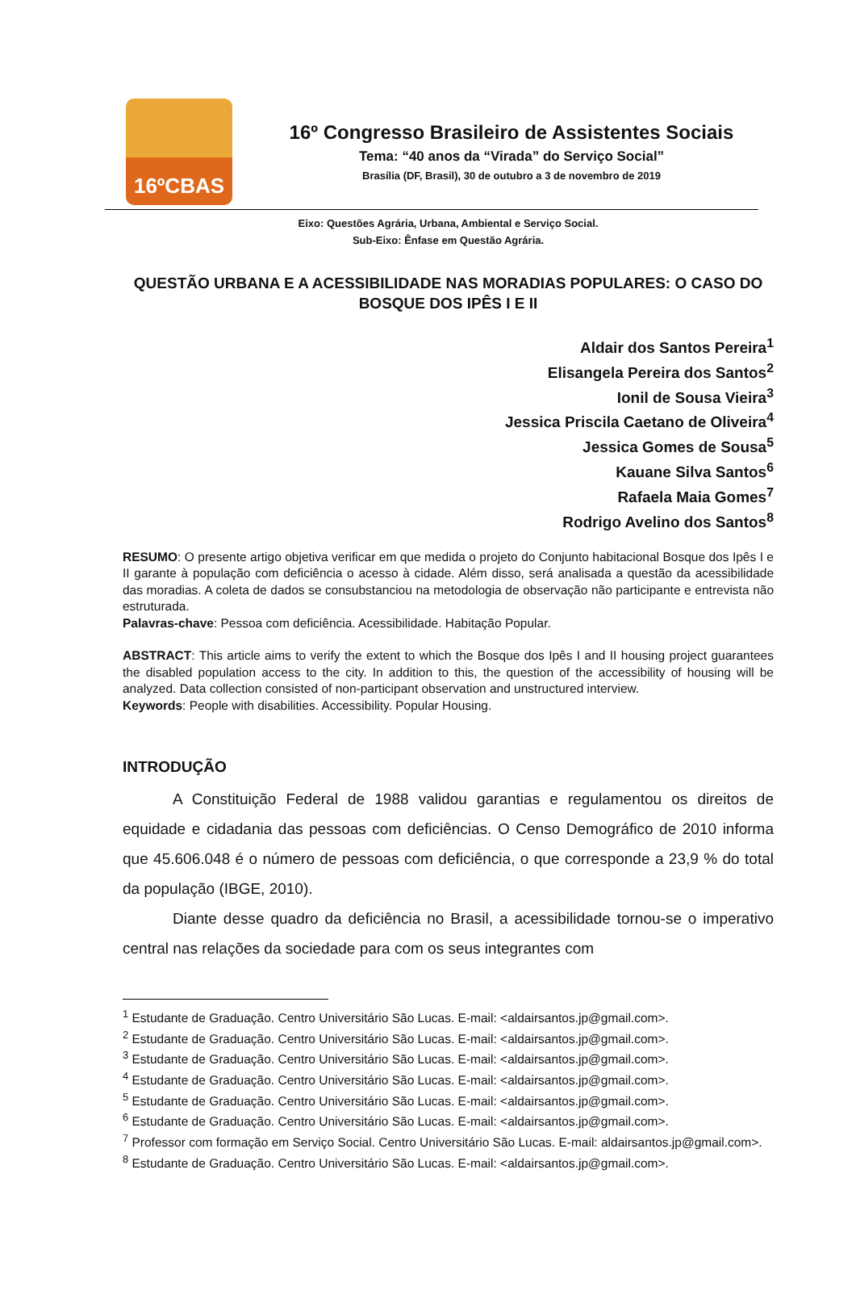16ºCBAS
16º Congresso Brasileiro de Assistentes Sociais
Tema: “40 anos da “Virada” do Serviço Social”
Brasília (DF, Brasil), 30 de outubro a 3 de novembro de 2019
Eixo: Questões Agrária, Urbana, Ambiental e Serviço Social.
Sub-Eixo: Ênfase em Questão Agrária.
QUESTÃO URBANA E A ACESSIBILIDADE NAS MORADIAS POPULARES: O CASO DO BOSQUE DOS IPÊS I E II
Aldair dos Santos Pereira<sup>1</sup>
Elisangela Pereira dos Santos<sup>2</sup>
Ionil de Sousa Vieira<sup>3</sup>
Jessica Priscila Caetano de Oliveira<sup>4</sup>
Jessica Gomes de Sousa<sup>5</sup>
Kauane Silva Santos<sup>6</sup>
Rafaela Maia Gomes<sup>7</sup>
Rodrigo Avelino dos Santos<sup>8</sup>
RESUMO: O presente artigo objetiva verificar em que medida o projeto do Conjunto habitacional Bosque dos Ipês I e II garante à população com deficiência o acesso à cidade. Além disso, será analisada a questão da acessibilidade das moradias. A coleta de dados se consubstanciou na metodologia de observação não participante e entrevista não estruturada.
Palavras-chave: Pessoa com deficiência. Acessibilidade. Habitação Popular.
ABSTRACT: This article aims to verify the extent to which the Bosque dos Ipês I and II housing project guarantees the disabled population access to the city. In addition to this, the question of the accessibility of housing will be analyzed. Data collection consisted of non-participant observation and unstructured interview.
Keywords: People with disabilities. Accessibility. Popular Housing.
INTRODUÇÃO
A Constituição Federal de 1988 validou garantias e regulamentou os direitos de equidade e cidadania das pessoas com deficiências. O Censo Demográfico de 2010 informa que 45.606.048 é o número de pessoas com deficiência, o que corresponde a 23,9 % do total da população (IBGE, 2010).
Diante desse quadro da deficiência no Brasil, a acessibilidade tornou-se o imperativo central nas relações da sociedade para com os seus integrantes com
<sup>1</sup> Estudante de Graduação. Centro Universitário São Lucas. E-mail: <aldairsantos.jp@gmail.com>.
<sup>2</sup> Estudante de Graduação. Centro Universitário São Lucas. E-mail: <aldairsantos.jp@gmail.com>.
<sup>3</sup> Estudante de Graduação. Centro Universitário São Lucas. E-mail: <aldairsantos.jp@gmail.com>.
<sup>4</sup> Estudante de Graduação. Centro Universitário São Lucas. E-mail: <aldairsantos.jp@gmail.com>.
<sup>5</sup> Estudante de Graduação. Centro Universitário São Lucas. E-mail: <aldairsantos.jp@gmail.com>.
<sup>6</sup> Estudante de Graduação. Centro Universitário São Lucas. E-mail: <aldairsantos.jp@gmail.com>.
<sup>7</sup> Professor com formação em Serviço Social. Centro Universitário São Lucas. E-mail: aldairsantos.jp@gmail.com>.
<sup>8</sup> Estudante de Graduação. Centro Universitário São Lucas. E-mail: <aldairsantos.jp@gmail.com>.